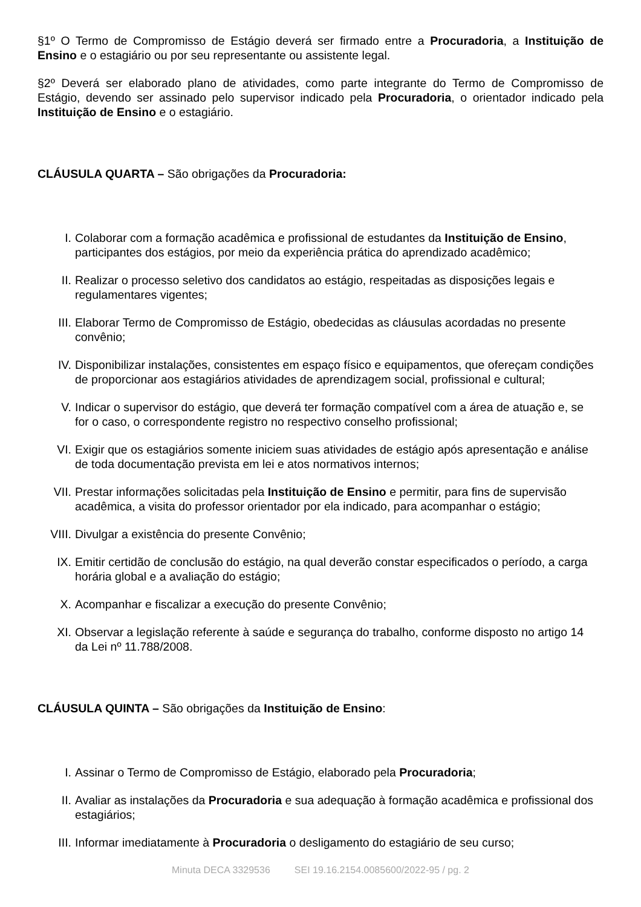§1º O Termo de Compromisso de Estágio deverá ser firmado entre a Procuradoria, a Instituição de Ensino e o estagiário ou por seu representante ou assistente legal.
§2º Deverá ser elaborado plano de atividades, como parte integrante do Termo de Compromisso de Estágio, devendo ser assinado pelo supervisor indicado pela Procuradoria, o orientador indicado pela Instituição de Ensino e o estagiário.
CLÁUSULA QUARTA – São obrigações da Procuradoria:
I. Colaborar com a formação acadêmica e profissional de estudantes da Instituição de Ensino, participantes dos estágios, por meio da experiência prática do aprendizado acadêmico;
II. Realizar o processo seletivo dos candidatos ao estágio, respeitadas as disposições legais e regulamentares vigentes;
III. Elaborar Termo de Compromisso de Estágio, obedecidas as cláusulas acordadas no presente convênio;
IV. Disponibilizar instalações, consistentes em espaço físico e equipamentos, que ofereçam condições de proporcionar aos estagiários atividades de aprendizagem social, profissional e cultural;
V. Indicar o supervisor do estágio, que deverá ter formação compatível com a área de atuação e, se for o caso, o correspondente registro no respectivo conselho profissional;
VI. Exigir que os estagiários somente iniciem suas atividades de estágio após apresentação e análise de toda documentação prevista em lei e atos normativos internos;
VII. Prestar informações solicitadas pela Instituição de Ensino e permitir, para fins de supervisão acadêmica, a visita do professor orientador por ela indicado, para acompanhar o estágio;
VIII. Divulgar a existência do presente Convênio;
IX. Emitir certidão de conclusão do estágio, na qual deverão constar especificados o período, a carga horária global e a avaliação do estágio;
X. Acompanhar e fiscalizar a execução do presente Convênio;
XI. Observar a legislação referente à saúde e segurança do trabalho, conforme disposto no artigo 14 da Lei nº 11.788/2008.
CLÁUSULA QUINTA – São obrigações da Instituição de Ensino:
I. Assinar o Termo de Compromisso de Estágio, elaborado pela Procuradoria;
II. Avaliar as instalações da Procuradoria e sua adequação à formação acadêmica e profissional dos estagiários;
III. Informar imediatamente à Procuradoria o desligamento do estagiário de seu curso;
Minuta DECA 3329536 SEI 19.16.2154.0085600/2022-95 / pg. 2